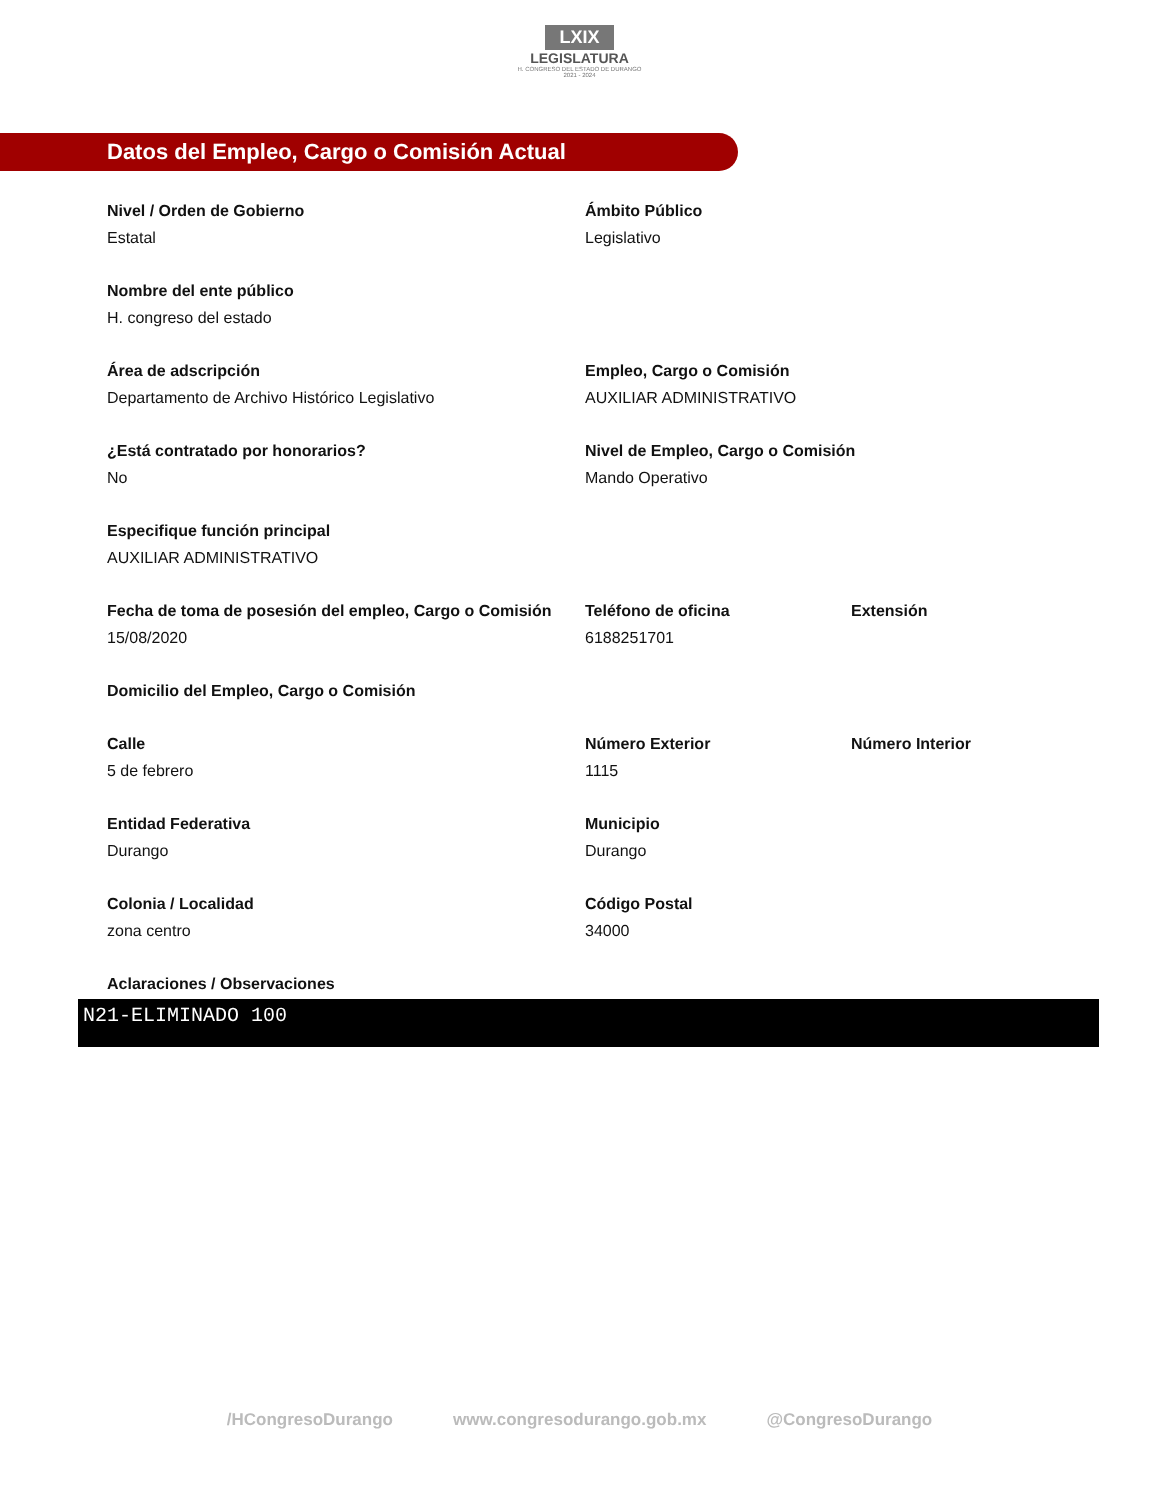LXIX
LEGISLATURA
H. CONGRESO DEL ESTADO DE DURANGO
2021 - 2024
Datos del Empleo, Cargo o Comisión Actual
Nivel / Orden de Gobierno
Estatal
Ámbito Público
Legislativo
Nombre del ente público
H. congreso del estado
Área de adscripción
Departamento de Archivo Histórico Legislativo
Empleo, Cargo o Comisión
AUXILIAR ADMINISTRATIVO
¿Está contratado por honorarios?
No
Nivel de Empleo, Cargo o Comisión
Mando Operativo
Especifique función principal
AUXILIAR ADMINISTRATIVO
Fecha de toma de posesión del empleo, Cargo o Comisión
15/08/2020
Teléfono de oficina
6188251701
Extensión
Domicilio del Empleo, Cargo o Comisión
Calle
5 de febrero
Número Exterior
1115
Número Interior
Entidad Federativa
Durango
Municipio
Durango
Colonia / Localidad
zona centro
Código Postal
34000
Aclaraciones / Observaciones
N21-ELIMINADO 100
/HCongresoDurango www.congresodurango.gob.mx @CongresoDurango